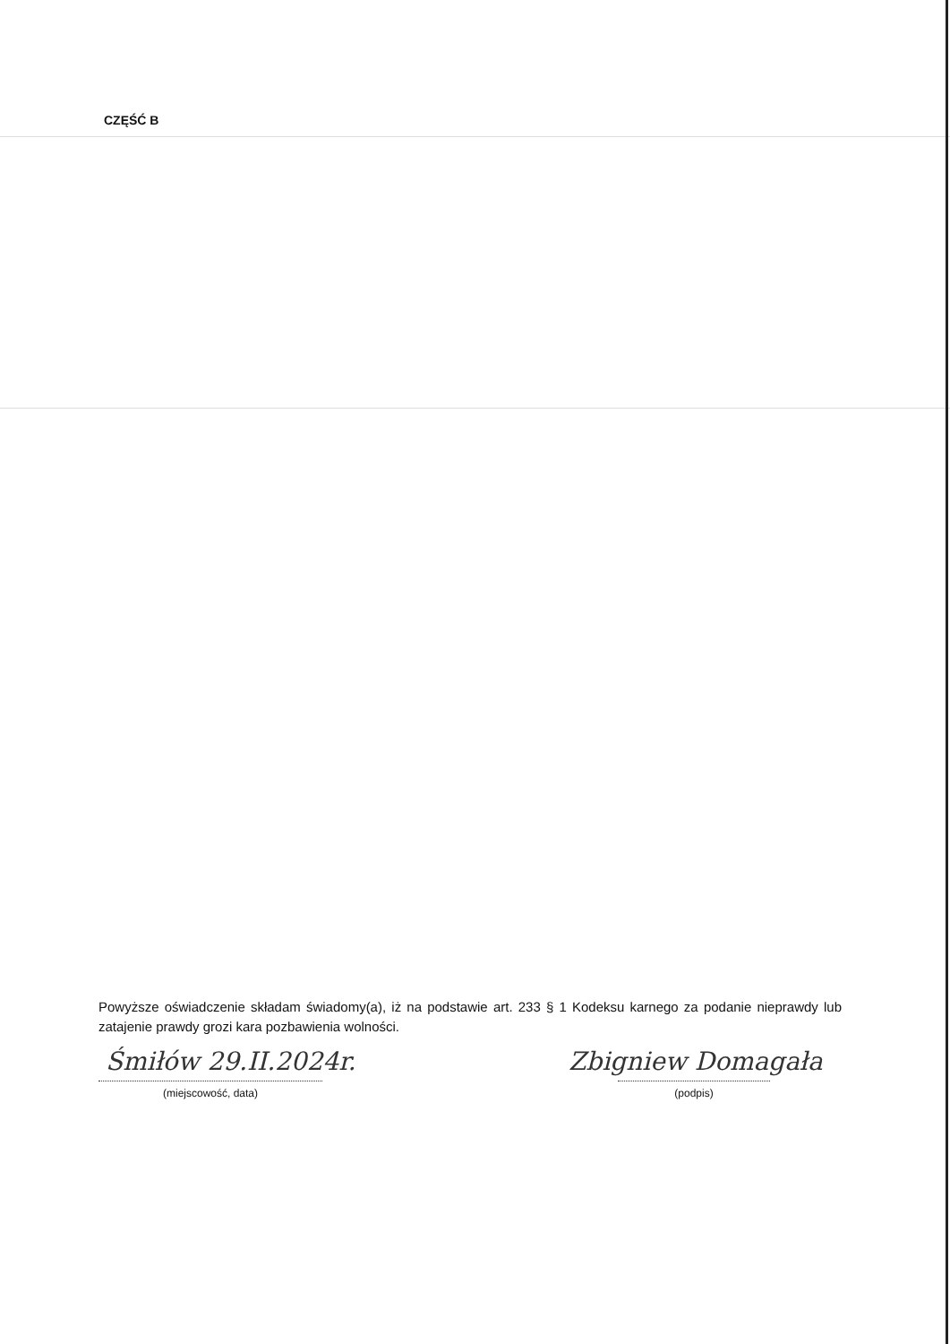CZĘŚĆ B
Powyższe oświadczenie składam świadomy(a), iż na podstawie art. 233 § 1 Kodeksu karnego za podanie nieprawdy lub zatajenie prawdy grozi kara pozbawienia wolności.
Śmiłów 29.II.2024r.
(miejscowość, data)
Zbigniew Domagała
(podpis)